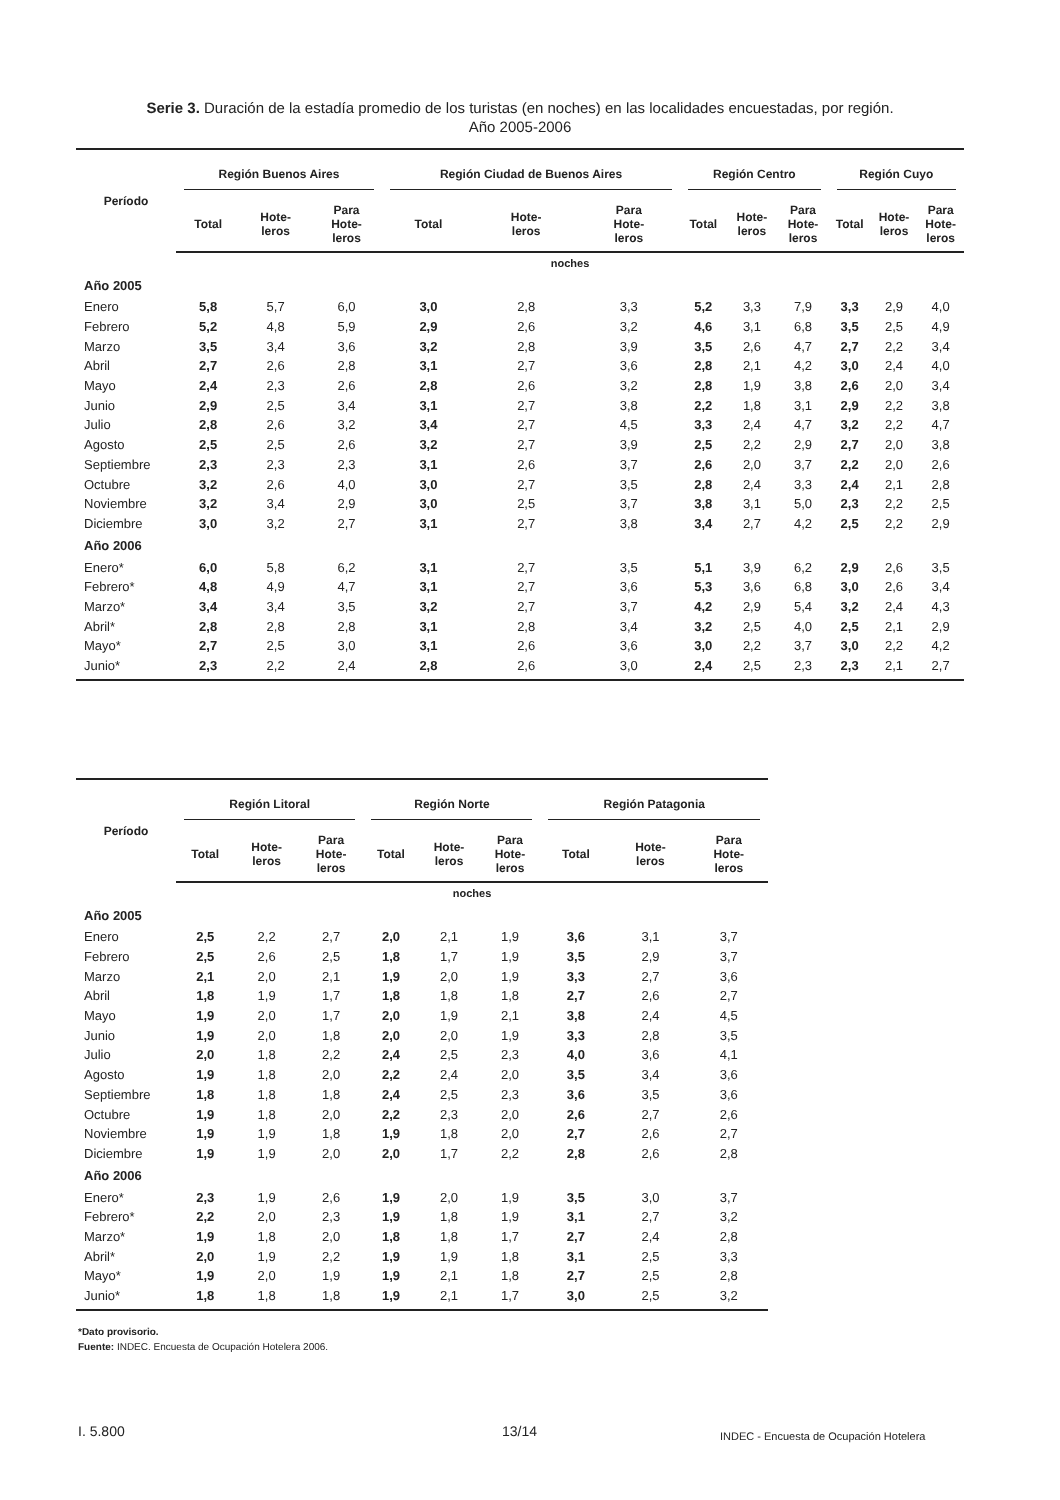Serie 3. Duración de la estadía promedio de los turistas (en noches) en las localidades encuestadas, por región.
Año 2005-2006
| Período | Región Buenos Aires | | | Región Ciudad de Buenos Aires | | | Región Centro | | | Región Cuyo | | |
| --- | --- | --- | --- | --- | --- | --- | --- | --- | --- | --- | --- | --- |
| | Total | Hote- leros | Para Hote- leros | Total | Hote- leros | Para Hote- leros | Total | Hote- leros | Para Hote- leros | Total | Hote- leros | Para Hote- leros |
| | noches | | | | | | | | | | | |
| Año 2005 | | | | | | | | | | | | |
| Enero | 5,8 | 5,7 | 6,0 | 3,0 | 2,8 | 3,3 | 5,2 | 3,3 | 7,9 | 3,3 | 2,9 | 4,0 |
| Febrero | 5,2 | 4,8 | 5,9 | 2,9 | 2,6 | 3,2 | 4,6 | 3,1 | 6,8 | 3,5 | 2,5 | 4,9 |
| Marzo | 3,5 | 3,4 | 3,6 | 3,2 | 2,8 | 3,9 | 3,5 | 2,6 | 4,7 | 2,7 | 2,2 | 3,4 |
| Abril | 2,7 | 2,6 | 2,8 | 3,1 | 2,7 | 3,6 | 2,8 | 2,1 | 4,2 | 3,0 | 2,4 | 4,0 |
| Mayo | 2,4 | 2,3 | 2,6 | 2,8 | 2,6 | 3,2 | 2,8 | 1,9 | 3,8 | 2,6 | 2,0 | 3,4 |
| Junio | 2,9 | 2,5 | 3,4 | 3,1 | 2,7 | 3,8 | 2,2 | 1,8 | 3,1 | 2,9 | 2,2 | 3,8 |
| Julio | 2,8 | 2,6 | 3,2 | 3,4 | 2,7 | 4,5 | 3,3 | 2,4 | 4,7 | 3,2 | 2,2 | 4,7 |
| Agosto | 2,5 | 2,5 | 2,6 | 3,2 | 2,7 | 3,9 | 2,5 | 2,2 | 2,9 | 2,7 | 2,0 | 3,8 |
| Septiembre | 2,3 | 2,3 | 2,3 | 3,1 | 2,6 | 3,7 | 2,6 | 2,0 | 3,7 | 2,2 | 2,0 | 2,6 |
| Octubre | 3,2 | 2,6 | 4,0 | 3,0 | 2,7 | 3,5 | 2,8 | 2,4 | 3,3 | 2,4 | 2,1 | 2,8 |
| Noviembre | 3,2 | 3,4 | 2,9 | 3,0 | 2,5 | 3,7 | 3,8 | 3,1 | 5,0 | 2,3 | 2,2 | 2,5 |
| Diciembre | 3,0 | 3,2 | 2,7 | 3,1 | 2,7 | 3,8 | 3,4 | 2,7 | 4,2 | 2,5 | 2,2 | 2,9 |
| Año 2006 | | | | | | | | | | | | |
| Enero* | 6,0 | 5,8 | 6,2 | 3,1 | 2,7 | 3,5 | 5,1 | 3,9 | 6,2 | 2,9 | 2,6 | 3,5 |
| Febrero* | 4,8 | 4,9 | 4,7 | 3,1 | 2,7 | 3,6 | 5,3 | 3,6 | 6,8 | 3,0 | 2,6 | 3,4 |
| Marzo* | 3,4 | 3,4 | 3,5 | 3,2 | 2,7 | 3,7 | 4,2 | 2,9 | 5,4 | 3,2 | 2,4 | 4,3 |
| Abril* | 2,8 | 2,8 | 2,8 | 3,1 | 2,8 | 3,4 | 3,2 | 2,5 | 4,0 | 2,5 | 2,1 | 2,9 |
| Mayo* | 2,7 | 2,5 | 3,0 | 3,1 | 2,6 | 3,6 | 3,0 | 2,2 | 3,7 | 3,0 | 2,2 | 4,2 |
| Junio* | 2,3 | 2,2 | 2,4 | 2,8 | 2,6 | 3,0 | 2,4 | 2,5 | 2,3 | 2,3 | 2,1 | 2,7 |
| Período | Región Litoral | | | Región Norte | | | Región Patagonia | | |
| --- | --- | --- | --- | --- | --- | --- | --- | --- | --- |
| | Total | Hote- leros | Para Hote- leros | Total | Hote- leros | Para Hote- leros | Total | Hote- leros | Para Hote- leros |
| | noches | | | | | | | | |
| Año 2005 | | | | | | | | | |
| Enero | 2,5 | 2,2 | 2,7 | 2,0 | 2,1 | 1,9 | 3,6 | 3,1 | 3,7 |
| Febrero | 2,5 | 2,6 | 2,5 | 1,8 | 1,7 | 1,9 | 3,5 | 2,9 | 3,7 |
| Marzo | 2,1 | 2,0 | 2,1 | 1,9 | 2,0 | 1,9 | 3,3 | 2,7 | 3,6 |
| Abril | 1,8 | 1,9 | 1,7 | 1,8 | 1,8 | 1,8 | 2,7 | 2,6 | 2,7 |
| Mayo | 1,9 | 2,0 | 1,7 | 2,0 | 1,9 | 2,1 | 3,8 | 2,4 | 4,5 |
| Junio | 1,9 | 2,0 | 1,8 | 2,0 | 2,0 | 1,9 | 3,3 | 2,8 | 3,5 |
| Julio | 2,0 | 1,8 | 2,2 | 2,4 | 2,5 | 2,3 | 4,0 | 3,6 | 4,1 |
| Agosto | 1,9 | 1,8 | 2,0 | 2,2 | 2,4 | 2,0 | 3,5 | 3,4 | 3,6 |
| Septiembre | 1,8 | 1,8 | 1,8 | 2,4 | 2,5 | 2,3 | 3,6 | 3,5 | 3,6 |
| Octubre | 1,9 | 1,8 | 2,0 | 2,2 | 2,3 | 2,0 | 2,6 | 2,7 | 2,6 |
| Noviembre | 1,9 | 1,9 | 1,8 | 1,9 | 1,8 | 2,0 | 2,7 | 2,6 | 2,7 |
| Diciembre | 1,9 | 1,9 | 2,0 | 2,0 | 1,7 | 2,2 | 2,8 | 2,6 | 2,8 |
| Año 2006 | | | | | | | | | |
| Enero* | 2,3 | 1,9 | 2,6 | 1,9 | 2,0 | 1,9 | 3,5 | 3,0 | 3,7 |
| Febrero* | 2,2 | 2,0 | 2,3 | 1,9 | 1,8 | 1,9 | 3,1 | 2,7 | 3,2 |
| Marzo* | 1,9 | 1,8 | 2,0 | 1,8 | 1,8 | 1,7 | 2,7 | 2,4 | 2,8 |
| Abril* | 2,0 | 1,9 | 2,2 | 1,9 | 1,9 | 1,8 | 3,1 | 2,5 | 3,3 |
| Mayo* | 1,9 | 2,0 | 1,9 | 1,9 | 2,1 | 1,8 | 2,7 | 2,5 | 2,8 |
| Junio* | 1,8 | 1,8 | 1,8 | 1,9 | 2,1 | 1,7 | 3,0 | 2,5 | 3,2 |
*Dato provisorio.
Fuente: INDEC. Encuesta de Ocupación Hotelera 2006.
I. 5.800 13/14
INDEC - Encuesta de Ocupación Hotelera